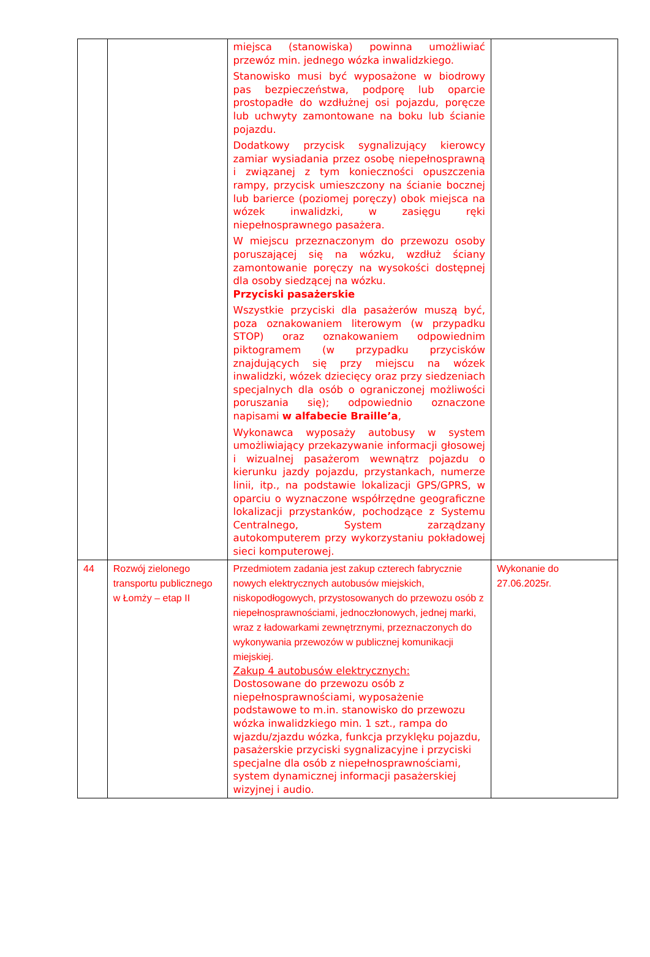| | | miejsca (stanowiska) powinna umożliwiać przewóz min. jednego wózka inwalidzkiego. Stanowisko musi być wyposażone w biodrowy pas bezpieczeństwa, podporę lub oparcie prostopadłe do wzdłużnej osi pojazdu, poręcze lub uchwyty zamontowane na boku lub ścianie pojazdu. Dodatkowy przycisk sygnalizujący kierowcy zamiar wysiadania przez osobę niepełnosprawną i związanej z tym konieczności opuszczenia rampy, przycisk umieszczony na ścianie bocznej lub barierce (poziomej poręczy) obok miejsca na wózek inwalidzki, w zasięgu ręki niepełnosprawnego pasażera. W miejscu przeznaczonym do przewozu osoby poruszającej się na wózku, wzdłuż ściany zamontowanie poręczy na wysokości dostępnej dla osoby siedzącej na wózku. Przyciski pasażerskie Wszystkie przyciski dla pasażerów muszą być, poza oznakowaniem literowym (w przypadku STOP) oraz oznakowaniem odpowiednim piktogramem (w przypadku przycisków znajdujących się przy miejscu na wózek inwalidzki, wózek dziecięcy oraz przy siedzeniach specjalnych dla osób o ograniczonej możliwości poruszania się); odpowiednio oznaczone napisami w alfabecie Braille’a , Wykonawca wyposaży autobusy w system umożliwiający przekazywanie informacji głosowej i wizualnej pasażerom wewnątrz pojazdu o kierunku jazdy pojazdu, przystankach, numerze linii, itp., na podstawie lokalizacji GPS/GPRS, w oparciu o wyznaczone współrzędne geograficzne lokalizacji przystanków, pochodzące z Systemu Centralnego, System zarządzany autokomputerem przy wykorzystaniu pokładowej sieci komputerowej. | |
| 44 | Rozwój zielonego transportu publicznego w Łomży – etap II | Przedmiotem zadania jest zakup czterech fabrycznie nowych elektrycznych autobusów miejskich, niskopodłogowych, przystosowanych do przewozu osób z niepełnosprawnościami, jednoczłonowych, jednej marki, wraz z ładowarkami zewnętrznymi, przeznaczonych do wykonywania przewozów w publicznej komunikacji miejskiej. Zakup 4 autobusów elektrycznych: Dostosowane do przewozu osób z niepełnosprawnościami, wyposażenie podstawowe to m.in. stanowisko do przewozu wózka inwalidzkiego min. 1 szt., rampa do wjazdu/zjazdu wózka, funkcja przyklęku pojazdu, pasażerskie przyciski sygnalizacyjne i przyciski specjalne dla osób z niepełnosprawnościami, system dynamicznej informacji pasażerskiej wizyjnej i audio. | Wykonanie do 27.06.2025r. |